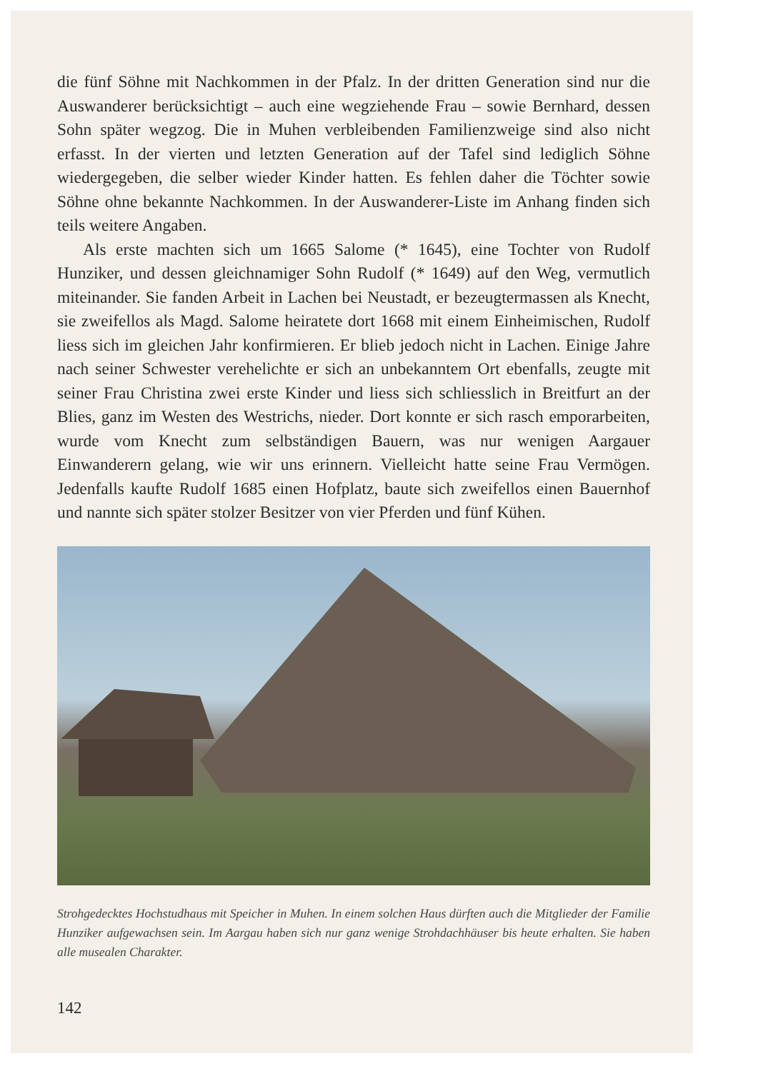die fünf Söhne mit Nachkommen in der Pfalz. In der dritten Generation sind nur die Auswanderer berücksichtigt – auch eine wegziehende Frau – sowie Bernhard, dessen Sohn später wegzog. Die in Muhen verbleibenden Famili­enzweige sind also nicht erfasst. In der vierten und letzten Generation auf der Tafel sind lediglich Söhne wiedergegeben, die selber wieder Kinder hatten. Es fehlen daher die Töchter sowie Söhne ohne bekannte Nachkommen. In der Auswanderer-Liste im Anhang finden sich teils weitere Angaben.
Als erste machten sich um 1665 Salome (* 1645), eine Tochter von Ru­dolf Hunziker, und dessen gleichnamiger Sohn Rudolf (* 1649) auf den Weg, vermutlich miteinander. Sie fanden Arbeit in Lachen bei Neustadt, er bezeug­termassen als Knecht, sie zweifellos als Magd. Salome heiratete dort 1668 mit einem Einheimischen, Rudolf liess sich im gleichen Jahr konfirmieren. Er blieb jedoch nicht in Lachen. Einige Jahre nach seiner Schwester verehe­lichte er sich an unbekanntem Ort ebenfalls, zeugte mit seiner Frau Christina zwei erste Kinder und liess sich schliesslich in Breitfurt an der Blies, ganz im Westen des Westrichs, nieder. Dort konnte er sich rasch emporarbeiten, wurde vom Knecht zum selbständigen Bauern, was nur wenigen Aargauer Einwanderern gelang, wie wir uns erinnern. Vielleicht hatte seine Frau Ver­mögen. Jedenfalls kaufte Rudolf 1685 einen Hofplatz, baute sich zweifellos einen Bauernhof und nannte sich später stolzer Besitzer von vier Pferden und fünf Kühen.
Strohgedecktes Hochstudhaus mit Speicher in Muhen. In einem solchen Haus dürften auch die Mitglieder der Familie Hunziker aufgewachsen sein. Im Aargau haben sich nur ganz wenige Strohdachhäuser bis heute erhalten. Sie haben alle musealen Charakter.
142